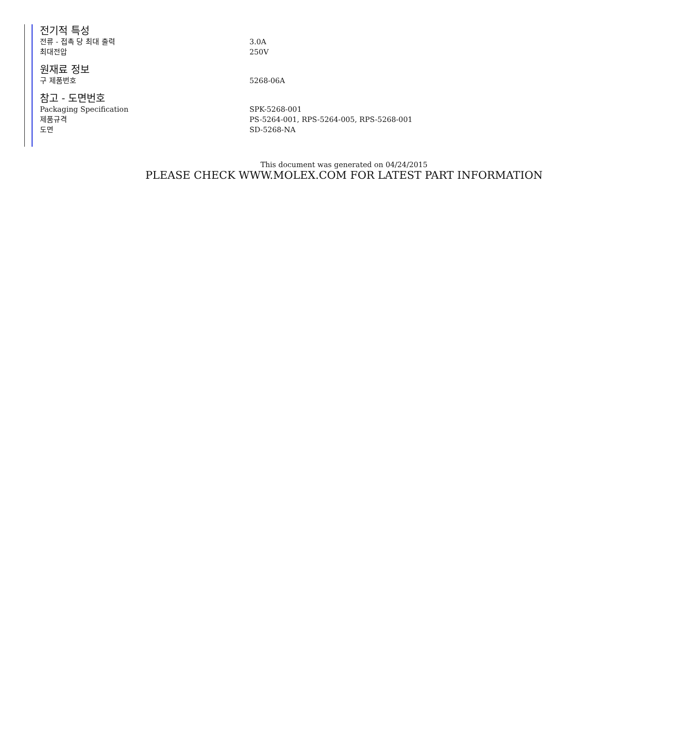전기적 특성
| 전류 - 접촉 당 최대 출력 | 3.0A |
| 최대전압 | 250V |
원재료 정보
| 구 제품번호 | 5268-06A |
참고 - 도면번호
| Packaging Specification | SPK-5268-001 |
| 제품규격 | PS-5264-001, RPS-5264-005, RPS-5268-001 |
| 도면 | SD-5268-NA |
This document was generated on 04/24/2015
PLEASE CHECK WWW.MOLEX.COM FOR LATEST PART INFORMATION